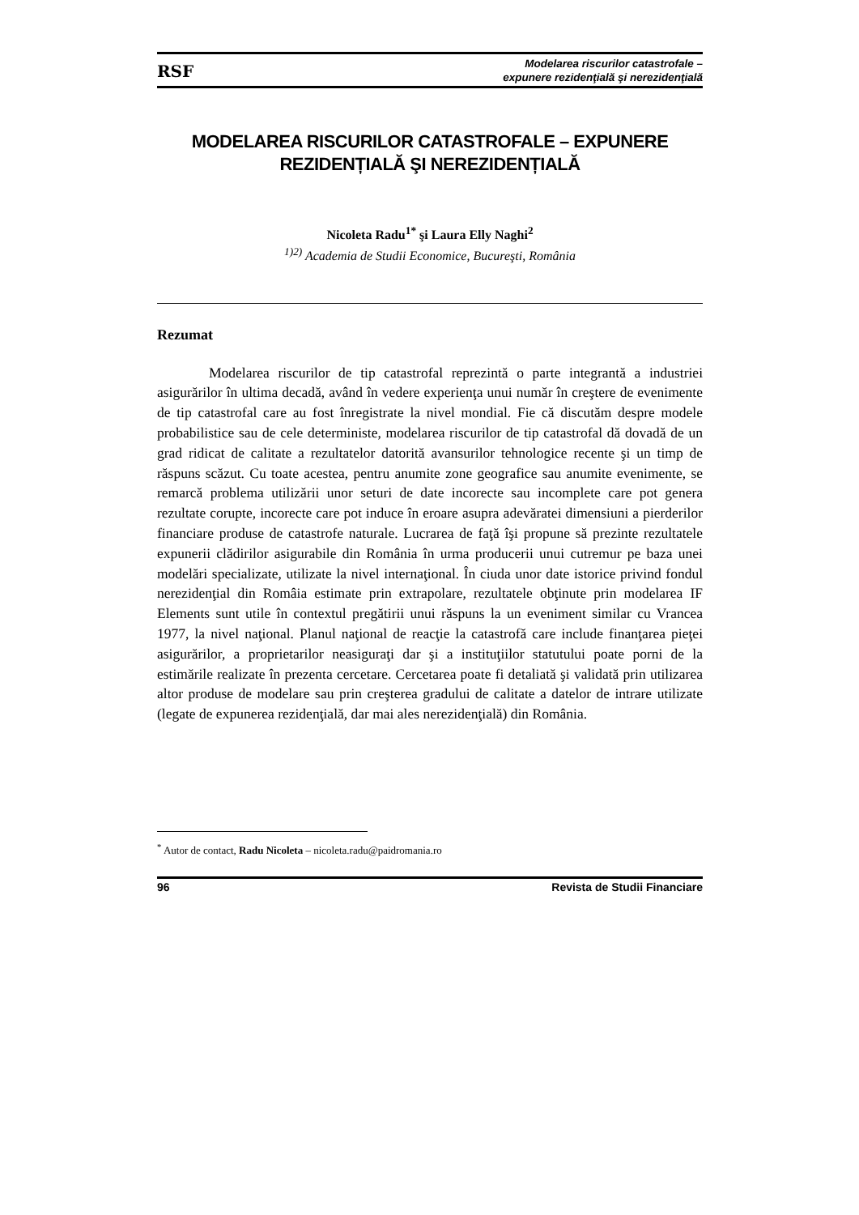RSF
Modelarea riscurilor catastrofale –
expunere rezidenţială şi nerezidenţială
MODELAREA RISCURILOR CATASTROFALE – EXPUNERE REZIDENȚIALĂ ŞI NEREZIDENȚIALĂ
Nicoleta Radu<sup>1*</sup> şi Laura Elly Naghi<sup>2</sup>
<sup>1)2)</sup> Academia de Studii Economice, Bucureşti, România
Rezumat
Modelarea riscurilor de tip catastrofal reprezintă o parte integrantă a industriei asigurărilor în ultima decadă, având în vedere experienţa unui număr în creştere de evenimente de tip catastrofal care au fost înregistrate la nivel mondial. Fie că discutăm despre modele probabilistice sau de cele deterministe, modelarea riscurilor de tip catastrofal dă dovadă de un grad ridicat de calitate a rezultatelor datorită avansurilor tehnologice recente şi un timp de răspuns scăzut. Cu toate acestea, pentru anumite zone geografice sau anumite evenimente, se remarcă problema utilizării unor seturi de date incorecte sau incomplete care pot genera rezultate corupte, incorecte care pot induce în eroare asupra adevăratei dimensiuni a pierderilor financiare produse de catastrofe naturale. Lucrarea de faţă îşi propune să prezinte rezultatele expunerii clădirilor asigurabile din România în urma producerii unui cutremur pe baza unei modelări specializate, utilizate la nivel internaţional. În ciuda unor date istorice privind fondul nerezidenţial din Româia estimate prin extrapolare, rezultatele obţinute prin modelarea IF Elements sunt utile în contextul pregătirii unui răspuns la un eveniment similar cu Vrancea 1977, la nivel naţional. Planul naţional de reacţie la catastrofă care include finanţarea pieţei asigurărilor, a proprietarilor neasiguraţi dar şi a instituţiilor statutului poate porni de la estimările realizate în prezenta cercetare. Cercetarea poate fi detaliată şi validată prin utilizarea altor produse de modelare sau prin creşterea gradului de calitate a datelor de intrare utilizate (legate de expunerea rezidenţială, dar mai ales nerezidenţială) din România.
<sup>*</sup> Autor de contact, Radu Nicoleta – nicoleta.radu@paidromania.ro
96 Revista de Studii Financiare